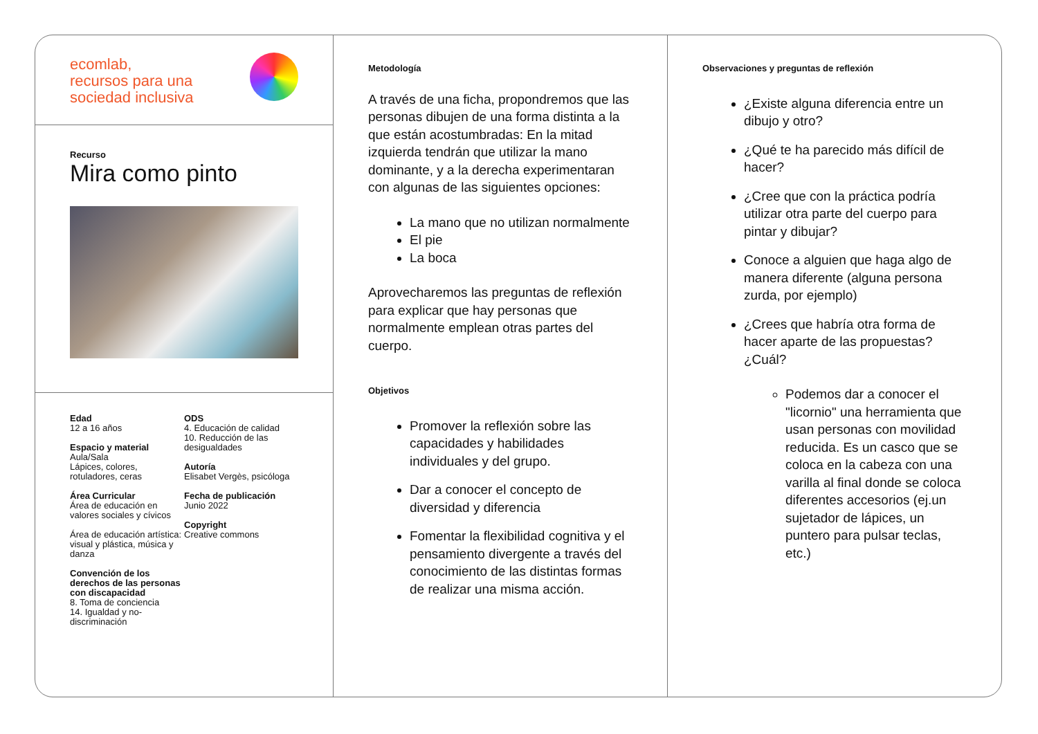ecomlab,
recursos para una
sociedad inclusiva
Recurso
Mira como pinto
Edad
12 a 16 años
Espacio y material
Aula/Sala
Lápices, colores,
rotuladores, ceras
Área Curricular
Área de educación en valores sociales y cívicos
Área de educación artística: visual y plástica, música y danza
Convención de los derechos de las personas con discapacidad
8. Toma de conciencia
14. Igualdad y no-discriminación
ODS
4. Educación de calidad
10. Reducción de las desigualdades
Autoría
Elisabet Vergès, psicóloga
Fecha de publicación
Junio 2022
Copyright
Creative commons
Metodología
A través de una ficha, propondremos que las personas dibujen de una forma distinta a la que están acostumbradas: En la mitad izquierda tendrán que utilizar la mano dominante, y a la derecha experimentaran con algunas de las siguientes opciones:
La mano que no utilizan normalmente
El pie
La boca
Aprovecharemos las preguntas de reflexión para explicar que hay personas que normalmente emplean otras partes del cuerpo.
Objetivos
Promover la reflexión sobre las capacidades y habilidades individuales y del grupo.
Dar a conocer el concepto de diversidad y diferencia
Fomentar la flexibilidad cognitiva y el pensamiento divergente a través del conocimiento de las distintas formas de realizar una misma acción.
Observaciones y preguntas de reflexión
¿Existe alguna diferencia entre un dibujo y otro?
¿Qué te ha parecido más difícil de hacer?
¿Cree que con la práctica podría utilizar otra parte del cuerpo para pintar y dibujar?
Conoce a alguien que haga algo de manera diferente (alguna persona zurda, por ejemplo)
¿Crees que habría otra forma de hacer aparte de las propuestas? ¿Cuál?
Podemos dar a conocer el "licornio" una herramienta que usan personas con movilidad reducida. Es un casco que se coloca en la cabeza con una varilla al final donde se coloca diferentes accesorios (ej.un sujetador de lápices, un puntero para pulsar teclas, etc.)